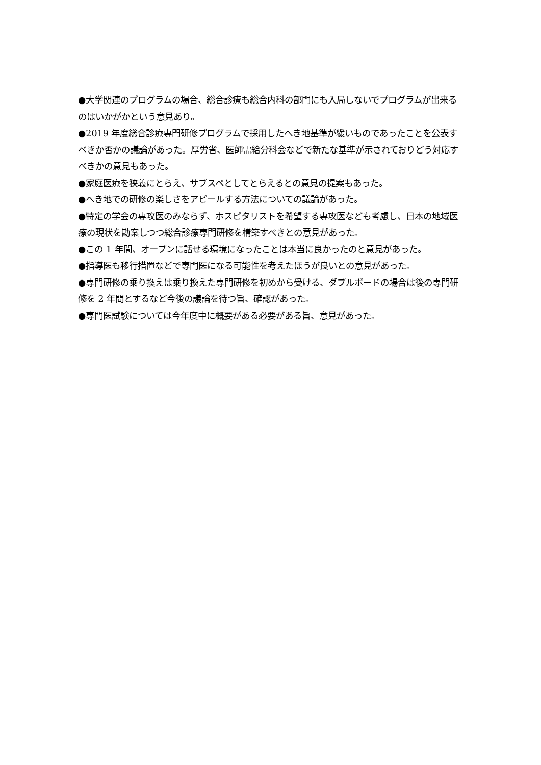●大学関連のプログラムの場合、総合診療も総合内科の部門にも入局しないでプログラムが出来るのはいかがかという意見あり。
●2019 年度総合診療専門研修プログラムで採用したへき地基準が緩いものであったことを公表すべきか否かの議論があった。厚労省、医師需給分科会などで新たな基準が示されておりどう対応すべきかの意見もあった。
●家庭医療を狭義にとらえ、サブスペとしてとらえるとの意見の提案もあった。
●へき地での研修の楽しさをアピールする方法についての議論があった。
●特定の学会の専攻医のみならず、ホスピタリストを希望する専攻医なども考慮し、日本の地域医療の現状を勘案しつつ総合診療専門研修を構築すべきとの意見があった。
●この 1 年間、オープンに話せる環境になったことは本当に良かったのと意見があった。
●指導医も移行措置などで専門医になる可能性を考えたほうが良いとの意見があった。
●専門研修の乗り換えは乗り換えた専門研修を初めから受ける、ダブルボードの場合は後の専門研修を 2 年間とするなど今後の議論を待つ旨、確認があった。
●専門医試験については今年度中に概要がある必要がある旨、意見があった。